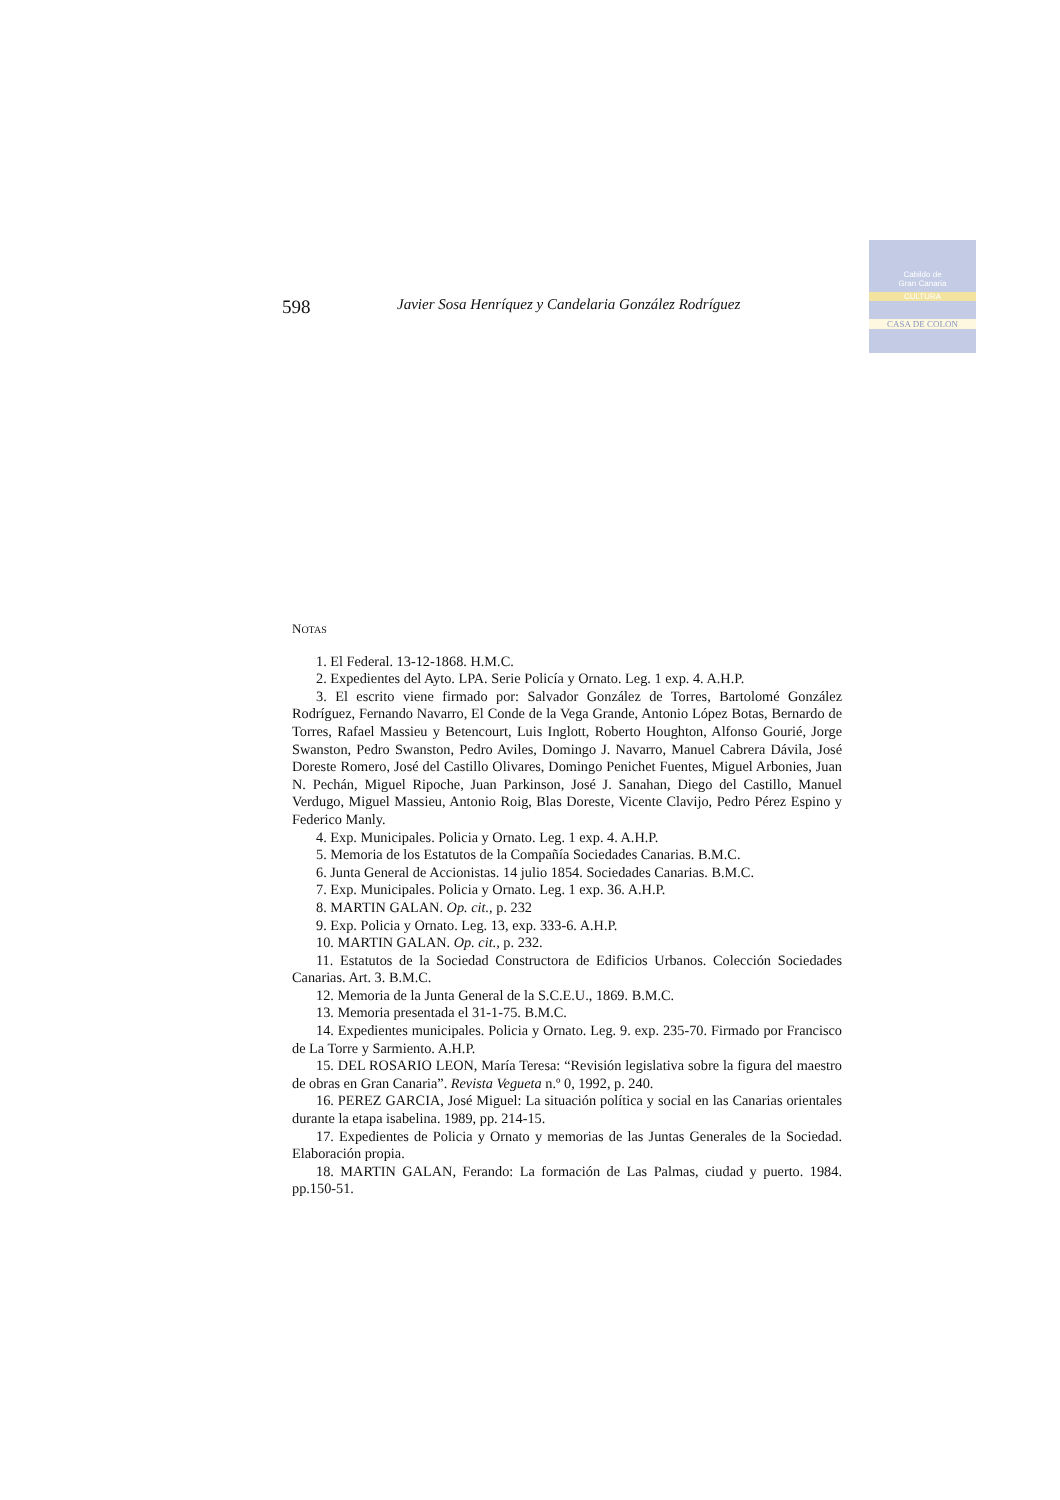Cabildo de
Gran Canaria
CULTURA
CASA DE COLON
598 Javier Sosa Henríquez y Candelaria González Rodríguez
NOTAS
1. El Federal. 13-12-1868. H.M.C.
2. Expedientes del Ayto. LPA. Serie Policía y Ornato. Leg. 1 exp. 4. A.H.P.
3. El escrito viene firmado por: Salvador González de Torres, Bartolomé González Rodríguez, Fernando Navarro, El Conde de la Vega Grande, Antonio López Botas, Bernardo de Torres, Rafael Massieu y Betencourt, Luis Inglott, Roberto Houghton, Alfonso Gourié, Jorge Swanston, Pedro Swanston, Pedro Aviles, Domingo J. Navarro, Manuel Cabrera Dávila, José Doreste Romero, José del Castillo Olivares, Domingo Penichet Fuentes, Miguel Arbonies, Juan N. Pechán, Miguel Ripoche, Juan Parkinson, José J. Sanahan, Diego del Castillo, Manuel Verdugo, Miguel Massieu, Antonio Roig, Blas Doreste, Vicente Clavijo, Pedro Pérez Espino y Federico Manly.
4. Exp. Municipales. Policia y Ornato. Leg. 1 exp. 4. A.H.P.
5. Memoria de los Estatutos de la Compañía Sociedades Canarias. B.M.C.
6. Junta General de Accionistas. 14 julio 1854. Sociedades Canarias. B.M.C.
7. Exp. Municipales. Policia y Ornato. Leg. 1 exp. 36. A.H.P.
8. MARTIN GALAN. Op. cit., p. 232
9. Exp. Policia y Ornato. Leg. 13, exp. 333-6. A.H.P.
10. MARTIN GALAN. Op. cit., p. 232.
11. Estatutos de la Sociedad Constructora de Edificios Urbanos. Colección Sociedades Canarias. Art. 3. B.M.C.
12. Memoria de la Junta General de la S.C.E.U., 1869. B.M.C.
13. Memoria presentada el 31-1-75. B.M.C.
14. Expedientes municipales. Policia y Ornato. Leg. 9. exp. 235-70. Firmado por Francisco de La Torre y Sarmiento. A.H.P.
15. DEL ROSARIO LEON, María Teresa: “Revisión legislativa sobre la figura del maestro de obras en Gran Canaria”. Revista Vegueta n.º 0, 1992, p. 240.
16. PEREZ GARCIA, José Miguel: La situación política y social en las Canarias orientales durante la etapa isabelina. 1989, pp. 214-15.
17. Expedientes de Policia y Ornato y memorias de las Juntas Generales de la Sociedad. Elaboración propia.
18. MARTIN GALAN, Ferando: La formación de Las Palmas, ciudad y puerto. 1984. pp.150-51.